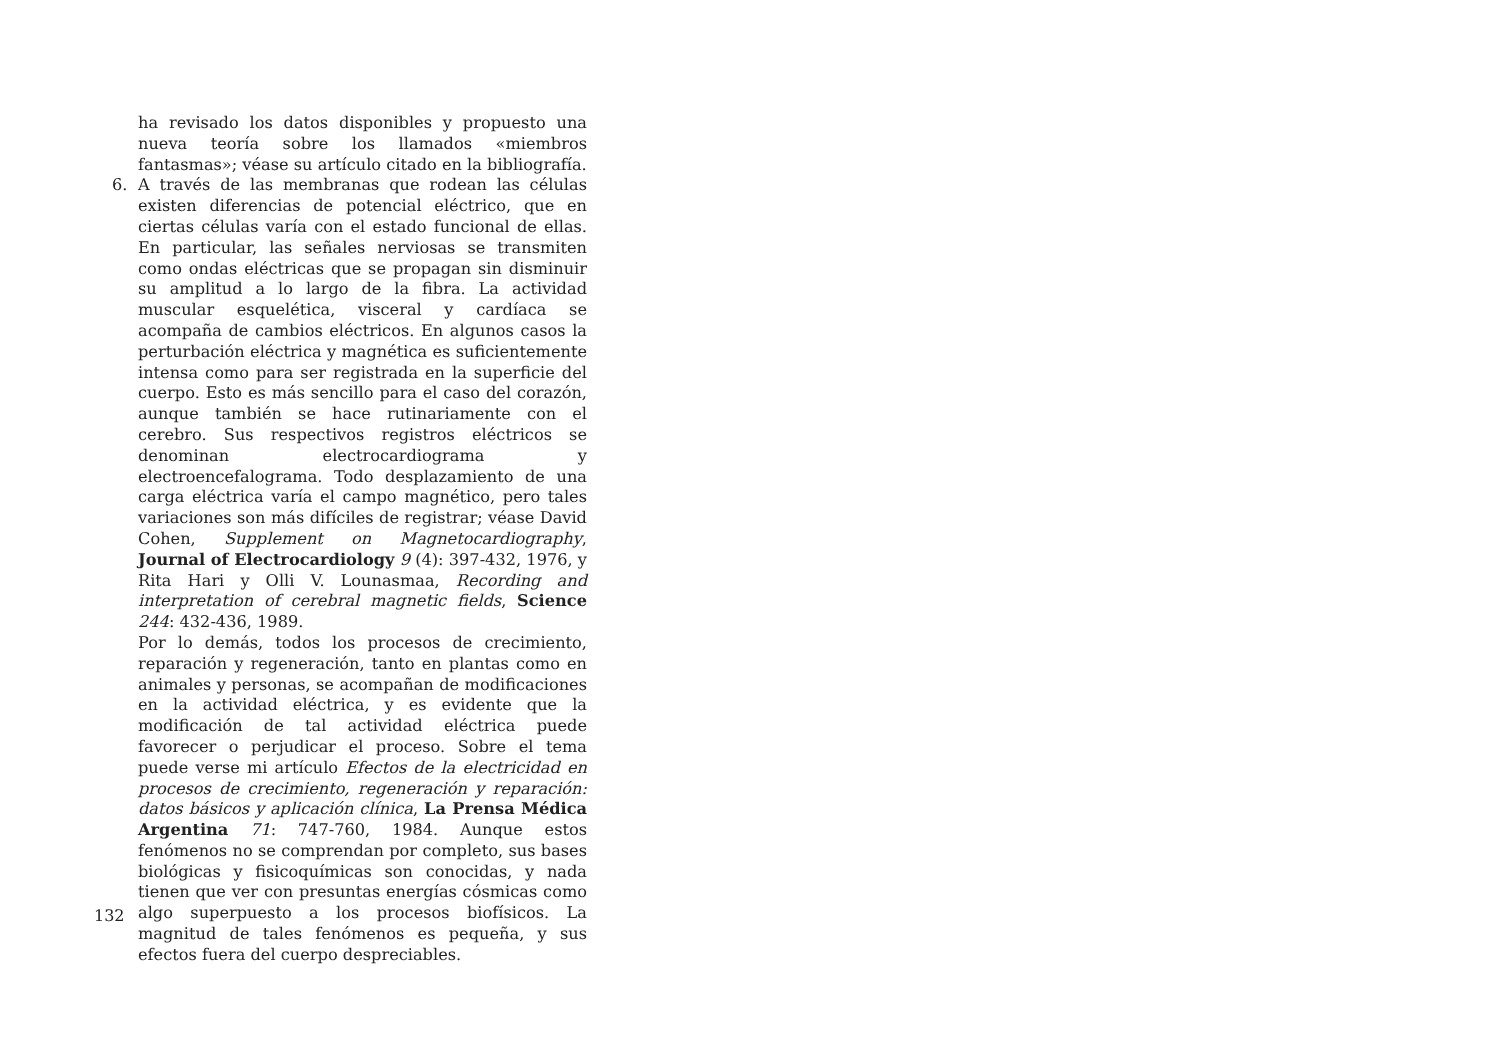ha revisado los datos disponibles y propuesto una nueva teoría sobre los llamados «miembros fantasmas»; véase su artículo citado en la bibliografía.
6. A través de las membranas que rodean las células existen diferencias de potencial eléctrico, que en ciertas células varía con el estado funcional de ellas. En particular, las señales nerviosas se transmiten como ondas eléctricas que se propagan sin disminuir su amplitud a lo largo de la fibra. La actividad muscular esquelética, visceral y cardíaca se acompaña de cambios eléctricos. En algunos casos la perturbación eléctrica y magnética es suficientemente intensa como para ser registrada en la superficie del cuerpo. Esto es más sencillo para el caso del corazón, aunque también se hace rutinariamente con el cerebro. Sus respectivos registros eléctricos se denominan electrocardiograma y electroencefalograma. Todo desplazamiento de una carga eléctrica varía el campo magnético, pero tales variaciones son más difíciles de registrar; véase David Cohen, Supplement on Magnetocardiography, Journal of Electrocardiology 9 (4): 397-432, 1976, y Rita Hari y Olli V. Lounasmaa, Recording and interpretation of cerebral magnetic fields, Science 244: 432-436, 1989.
Por lo demás, todos los procesos de crecimiento, reparación y regeneración, tanto en plantas como en animales y personas, se acompañan de modificaciones en la actividad eléctrica, y es evidente que la modificación de tal actividad eléctrica puede favorecer o perjudicar el proceso. Sobre el tema puede verse mi artículo Efectos de la electricidad en procesos de crecimiento, regeneración y reparación: datos básicos y aplicación clínica, La Prensa Médica Argentina 71: 747-760, 1984. Aunque estos fenómenos no se comprendan por completo, sus bases biológicas y fisicoquímicas son conocidas, y nada tienen que ver con presuntas energías cósmicas como algo superpuesto a los procesos biofísicos. La magnitud de tales fenómenos es pequeña, y sus efectos fuera del cuerpo despreciables.
132